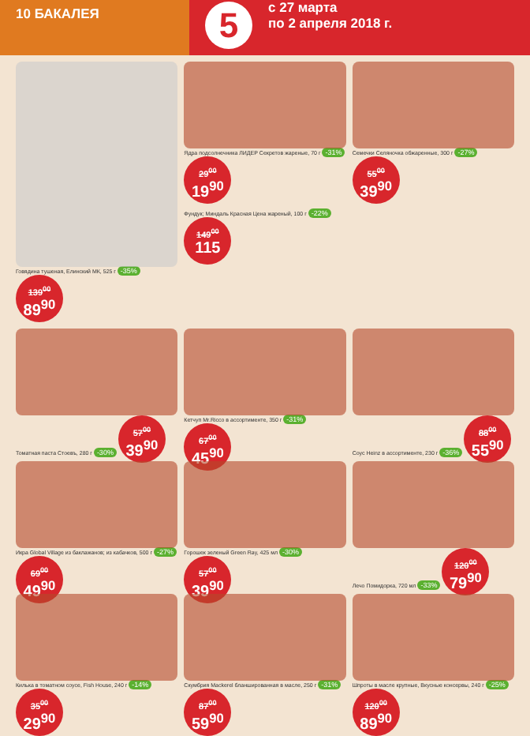10 БАКАЛЕЯ
5
с 27 марта
по 2 апреля 2018 г.
Говядина тушеная, Елинский МК, 525 г -35% 139<sup>00</sup> 89<sup>90</sup>
Ядра подсолнечника ЛИДЕР Секретов жареные, 70 г -31% 29<sup>00</sup> 19<sup>90</sup>
Фундук; Миндаль Красная Цена жареный, 100 г -22% 149<sup>00</sup> 115
Семечки Селяночка обжаренные, 300 г -27% 55<sup>00</sup> 39<sup>90</sup>
Томатная паста Стоевъ, 280 г -30% 57<sup>00</sup> 39<sup>90</sup>
Кетчуп Mr.Ricco в ассортименте, 350 г -31% 67<sup>00</sup> 45<sup>90</sup>
Соус Heinz в ассортименте, 230 г -36% 88<sup>00</sup> 55<sup>90</sup>
Икра Global Village из баклажанов; из кабачков, 500 г -27% 69<sup>00</sup> 49<sup>90</sup>
Горошек зеленый Green Ray, 425 мл -30% 57<sup>00</sup> 39<sup>90</sup>
Лечо Помидорка, 720 мл -33% 120<sup>00</sup> 79<sup>90</sup>
Килька в томатном соусе, Fish House, 240 г -14% 35<sup>00</sup> 29<sup>90</sup>
Скумбрия Mackerel бланшированная в масле, 250 г -31% 87<sup>00</sup> 59<sup>90</sup>
Шпроты в масле крупные, Вкусные консервы, 240 г -25% 120<sup>00</sup> 89<sup>90</sup>